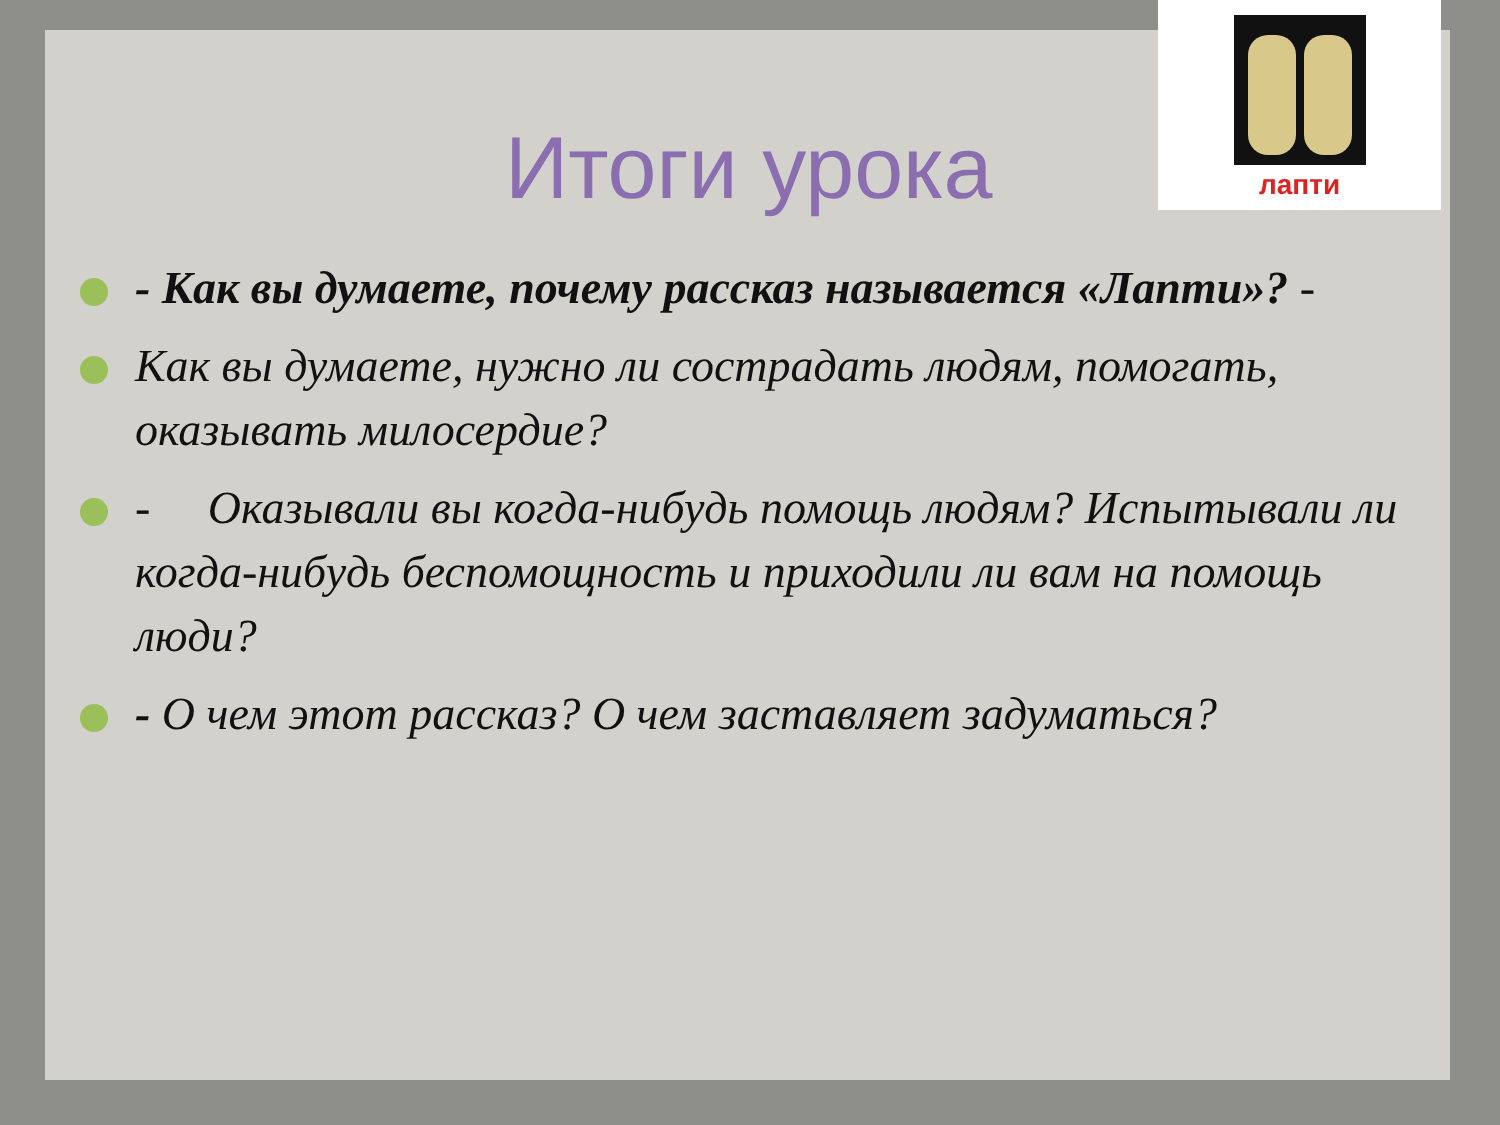лапти
Итоги урока
- Как вы думаете, почему рассказ называется «Лапти»? -
Как вы думаете, нужно ли сострадать людям, помогать, оказывать милосердие?
- Оказывали вы когда-нибудь помощь людям? Испытывали ли когда-нибудь беспомощность и приходили ли вам на помощь люди?
- О чем этот рассказ? О чем заставляет задуматься?